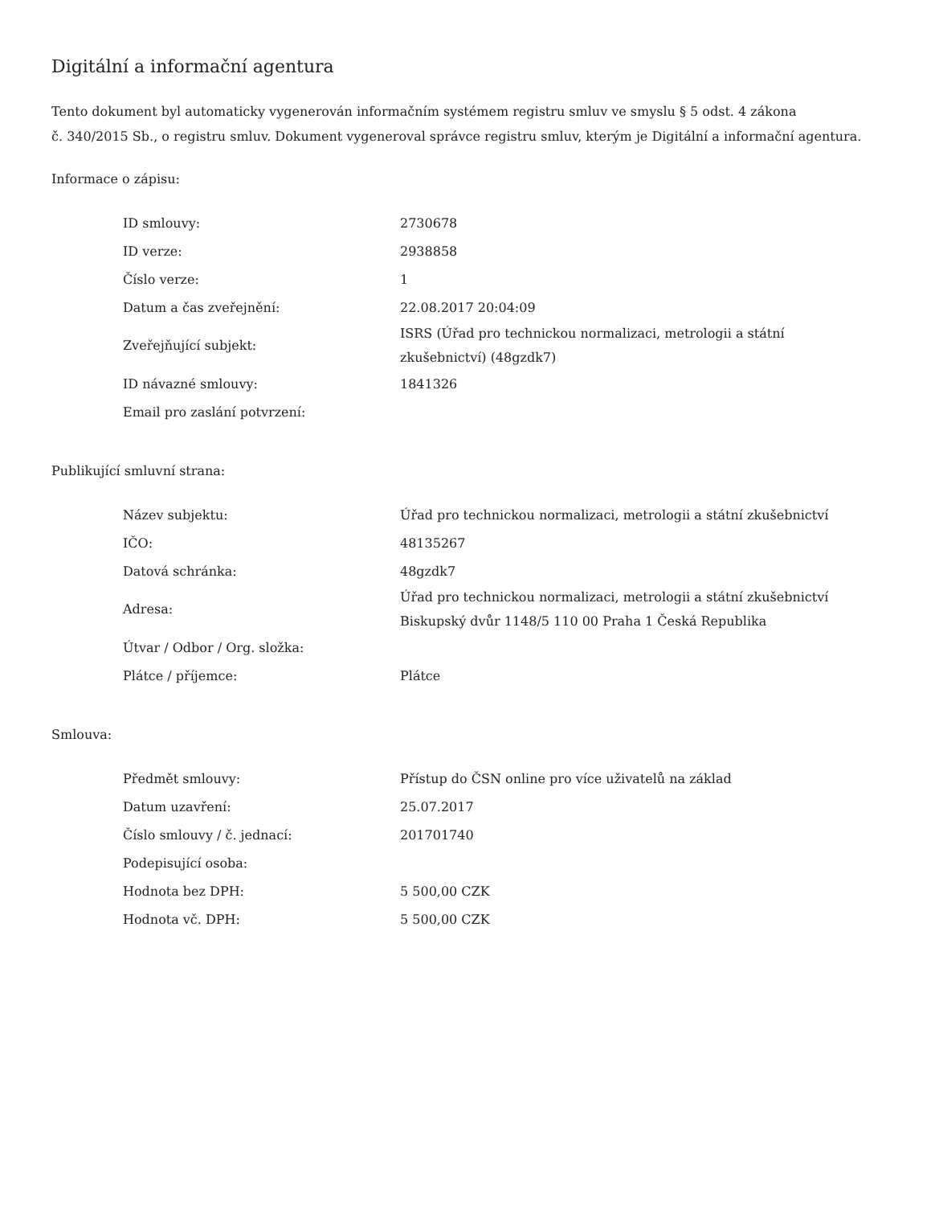Digitální a informační agentura
Tento dokument byl automaticky vygenerován informačním systémem registru smluv ve smyslu § 5 odst. 4 zákona
č. 340/2015 Sb., o registru smluv. Dokument vygeneroval správce registru smluv, kterým je Digitální a informační agentura.
Informace o zápisu:
| ID smlouvy: | 2730678 |
| ID verze: | 2938858 |
| Číslo verze: | 1 |
| Datum a čas zveřejnění: | 22.08.2017 20:04:09 |
| Zveřejňující subjekt: | ISRS (Úřad pro technickou normalizaci, metrologii a státní zkušebnictví) (48gzdk7) |
| ID návazné smlouvy: | 1841326 |
| Email pro zaslání potvrzení: | |
Publikující smluvní strana:
| Název subjektu: | Úřad pro technickou normalizaci, metrologii a státní zkušebnictví |
| IČO: | 48135267 |
| Datová schránka: | 48gzdk7 |
| Adresa: | Úřad pro technickou normalizaci, metrologii a státní zkušebnictví Biskupský dvůr 1148/5 110 00 Praha 1 Česká Republika |
| Útvar / Odbor / Org. složka: | |
| Plátce / příjemce: | Plátce |
Smlouva:
| Předmět smlouvy: | Přístup do ČSN online pro více uživatelů na základ |
| Datum uzavření: | 25.07.2017 |
| Číslo smlouvy / č. jednací: | 201701740 |
| Podepisující osoba: | |
| Hodnota bez DPH: | 5 500,00 CZK |
| Hodnota vč. DPH: | 5 500,00 CZK |